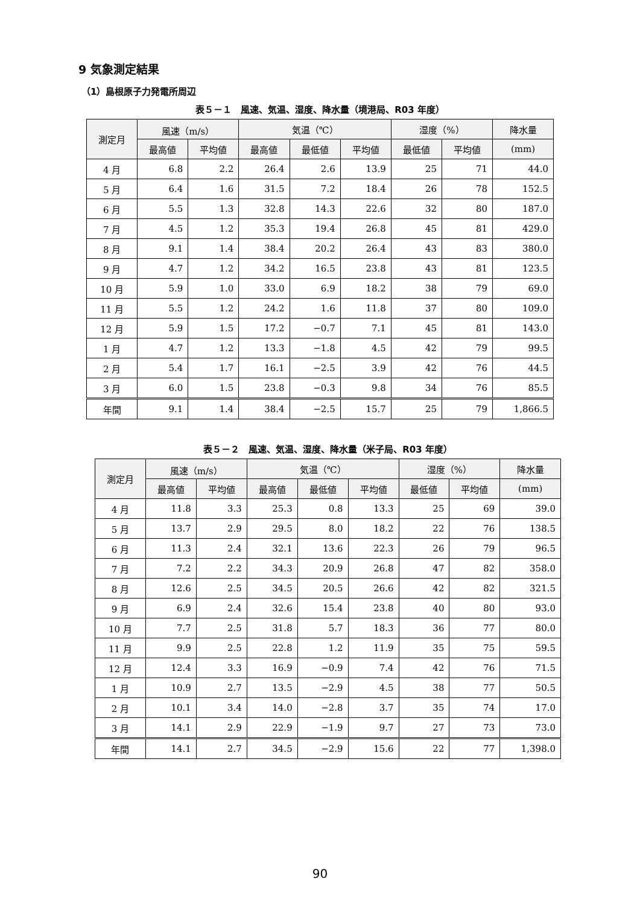9 気象測定結果
（1）島根原子力発電所周辺
表５－１　風速、気温、湿度、降水量（境港局、R03 年度）
| 測定月 | 風速（m/s） | | 気温（℃） | | | 湿度（%） | | 降水量 |
| --- | --- | --- | --- | --- | --- | --- | --- | --- |
| | 最高値 | 平均値 | 最高値 | 最低値 | 平均値 | 最低値 | 平均値 | (mm) |
| 4 月 | 6.8 | 2.2 | 26.4 | 2.6 | 13.9 | 25 | 71 | 44.0 |
| 5 月 | 6.4 | 1.6 | 31.5 | 7.2 | 18.4 | 26 | 78 | 152.5 |
| 6 月 | 5.5 | 1.3 | 32.8 | 14.3 | 22.6 | 32 | 80 | 187.0 |
| 7 月 | 4.5 | 1.2 | 35.3 | 19.4 | 26.8 | 45 | 81 | 429.0 |
| 8 月 | 9.1 | 1.4 | 38.4 | 20.2 | 26.4 | 43 | 83 | 380.0 |
| 9 月 | 4.7 | 1.2 | 34.2 | 16.5 | 23.8 | 43 | 81 | 123.5 |
| 10 月 | 5.9 | 1.0 | 33.0 | 6.9 | 18.2 | 38 | 79 | 69.0 |
| 11 月 | 5.5 | 1.2 | 24.2 | 1.6 | 11.8 | 37 | 80 | 109.0 |
| 12 月 | 5.9 | 1.5 | 17.2 | −0.7 | 7.1 | 45 | 81 | 143.0 |
| 1 月 | 4.7 | 1.2 | 13.3 | −1.8 | 4.5 | 42 | 79 | 99.5 |
| 2 月 | 5.4 | 1.7 | 16.1 | −2.5 | 3.9 | 42 | 76 | 44.5 |
| 3 月 | 6.0 | 1.5 | 23.8 | −0.3 | 9.8 | 34 | 76 | 85.5 |
| 年間 | 9.1 | 1.4 | 38.4 | −2.5 | 15.7 | 25 | 79 | 1,866.5 |
表５－２　風速、気温、湿度、降水量（米子局、R03 年度）
| 測定月 | 風速（m/s） | | 気温（℃） | | | 湿度（%） | | 降水量 |
| --- | --- | --- | --- | --- | --- | --- | --- | --- |
| | 最高値 | 平均値 | 最高値 | 最低値 | 平均値 | 最低値 | 平均値 | (mm) |
| 4 月 | 11.8 | 3.3 | 25.3 | 0.8 | 13.3 | 25 | 69 | 39.0 |
| 5 月 | 13.7 | 2.9 | 29.5 | 8.0 | 18.2 | 22 | 76 | 138.5 |
| 6 月 | 11.3 | 2.4 | 32.1 | 13.6 | 22.3 | 26 | 79 | 96.5 |
| 7 月 | 7.2 | 2.2 | 34.3 | 20.9 | 26.8 | 47 | 82 | 358.0 |
| 8 月 | 12.6 | 2.5 | 34.5 | 20.5 | 26.6 | 42 | 82 | 321.5 |
| 9 月 | 6.9 | 2.4 | 32.6 | 15.4 | 23.8 | 40 | 80 | 93.0 |
| 10 月 | 7.7 | 2.5 | 31.8 | 5.7 | 18.3 | 36 | 77 | 80.0 |
| 11 月 | 9.9 | 2.5 | 22.8 | 1.2 | 11.9 | 35 | 75 | 59.5 |
| 12 月 | 12.4 | 3.3 | 16.9 | −0.9 | 7.4 | 42 | 76 | 71.5 |
| 1 月 | 10.9 | 2.7 | 13.5 | −2.9 | 4.5 | 38 | 77 | 50.5 |
| 2 月 | 10.1 | 3.4 | 14.0 | −2.8 | 3.7 | 35 | 74 | 17.0 |
| 3 月 | 14.1 | 2.9 | 22.9 | −1.9 | 9.7 | 27 | 73 | 73.0 |
| 年間 | 14.1 | 2.7 | 34.5 | −2.9 | 15.6 | 22 | 77 | 1,398.0 |
90